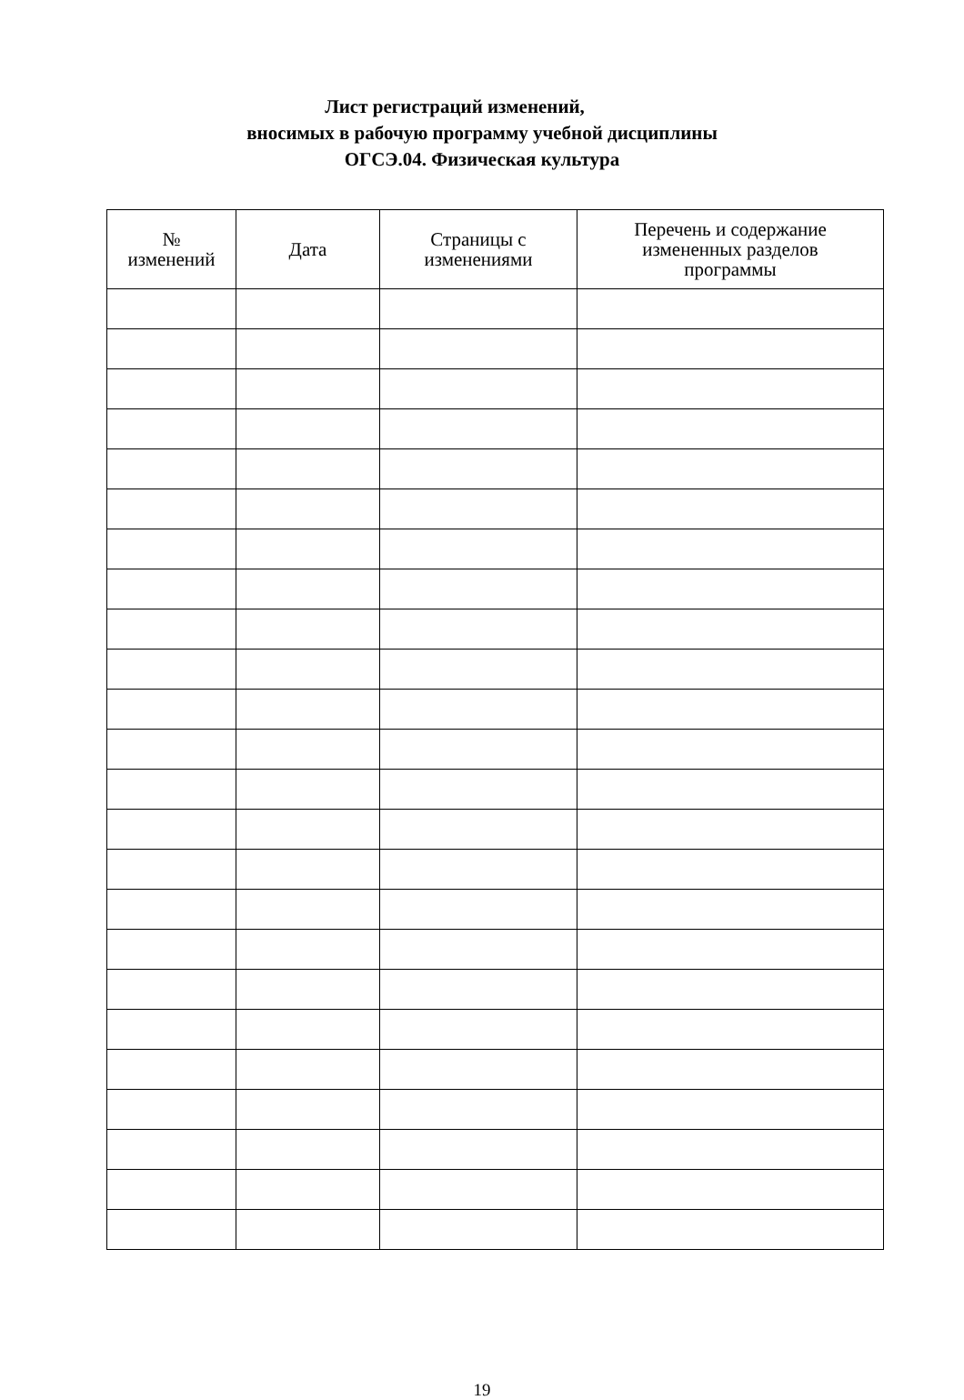Лист регистраций изменений,
вносимых в рабочую программу учебной дисциплины
ОГСЭ.04. Физическая культура
| № изменений | Дата | Страницы с изменениями | Перечень и содержание измененных разделов программы |
| --- | --- | --- | --- |
19